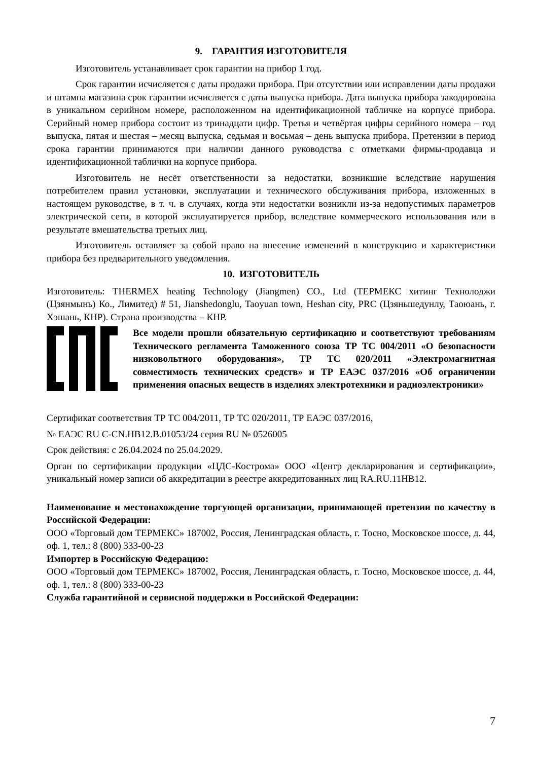9. ГАРАНТИЯ ИЗГОТОВИТЕЛЯ
Изготовитель устанавливает срок гарантии на прибор 1 год.
Срок гарантии исчисляется с даты продажи прибора. При отсутствии или исправлении даты продажи и штампа магазина срок гарантии исчисляется с даты выпуска прибора. Дата выпуска прибора закодирована в уникальном серийном номере, расположенном на идентификационной табличке на корпусе прибора. Серийный номер прибора состоит из тринадцати цифр. Третья и четвёртая цифры серийного номера – год выпуска, пятая и шестая – месяц выпуска, седьмая и восьмая – день выпуска прибора. Претензии в период срока гарантии принимаются при наличии данного руководства с отметками фирмы-продавца и идентификационной таблички на корпусе прибора.
Изготовитель не несёт ответственности за недостатки, возникшие вследствие нарушения потребителем правил установки, эксплуатации и технического обслуживания прибора, изложенных в настоящем руководстве, в т. ч. в случаях, когда эти недостатки возникли из-за недопустимых параметров электрической сети, в которой эксплуатируется прибор, вследствие коммерческого использования или в результате вмешательства третьих лиц.
Изготовитель оставляет за собой право на внесение изменений в конструкцию и характеристики прибора без предварительного уведомления.
10. ИЗГОТОВИТЕЛЬ
Изготовитель: THERMEX heating Technology (Jiangmen) CO., Ltd (ТЕРМЕКС хитинг Технолоджи (Цзянмынь) Ко., Лимитед) # 51, Jianshedonglu, Taoyuan town, Heshan city, PRC (Цзяньшедунлу, Таоюань, г. Хэшань, КНР). Страна производства – КНР.
Все модели прошли обязательную сертификацию и соответствуют требованиям Технического регламента Таможенного союза ТР ТС 004/2011 «О безопасности низковольтного оборудования», ТР ТС 020/2011 «Электромагнитная совместимость технических средств» и ТР ЕАЭС 037/2016 «Об ограничении применения опасных веществ в изделиях электротехники и радиоэлектроники»
Сертификат соответствия ТР ТС 004/2011, ТР ТС 020/2011, ТР ЕАЭС 037/2016,
№ ЕАЭС RU C-CN.НВ12.В.01053/24 серия RU № 0526005
Срок действия: с 26.04.2024 по 25.04.2029.
Орган по сертификации продукции «ЦДС-Кострома» ООО «Центр декларирования и сертификации», уникальный номер записи об аккредитации в реестре аккредитованных лиц RA.RU.11НВ12.
Наименование и местонахождение торгующей организации, принимающей претензии по качеству в Российской Федерации:
ООО «Торговый дом ТЕРМЕКС» 187002, Россия, Ленинградская область, г. Тосно, Московское шоссе, д. 44, оф. 1, тел.: 8 (800) 333-00-23
Импортер в Российскую Федерацию:
ООО «Торговый дом ТЕРМЕКС» 187002, Россия, Ленинградская область, г. Тосно, Московское шоссе, д. 44, оф. 1, тел.: 8 (800) 333-00-23
Служба гарантийной и сервисной поддержки в Российской Федерации:
7